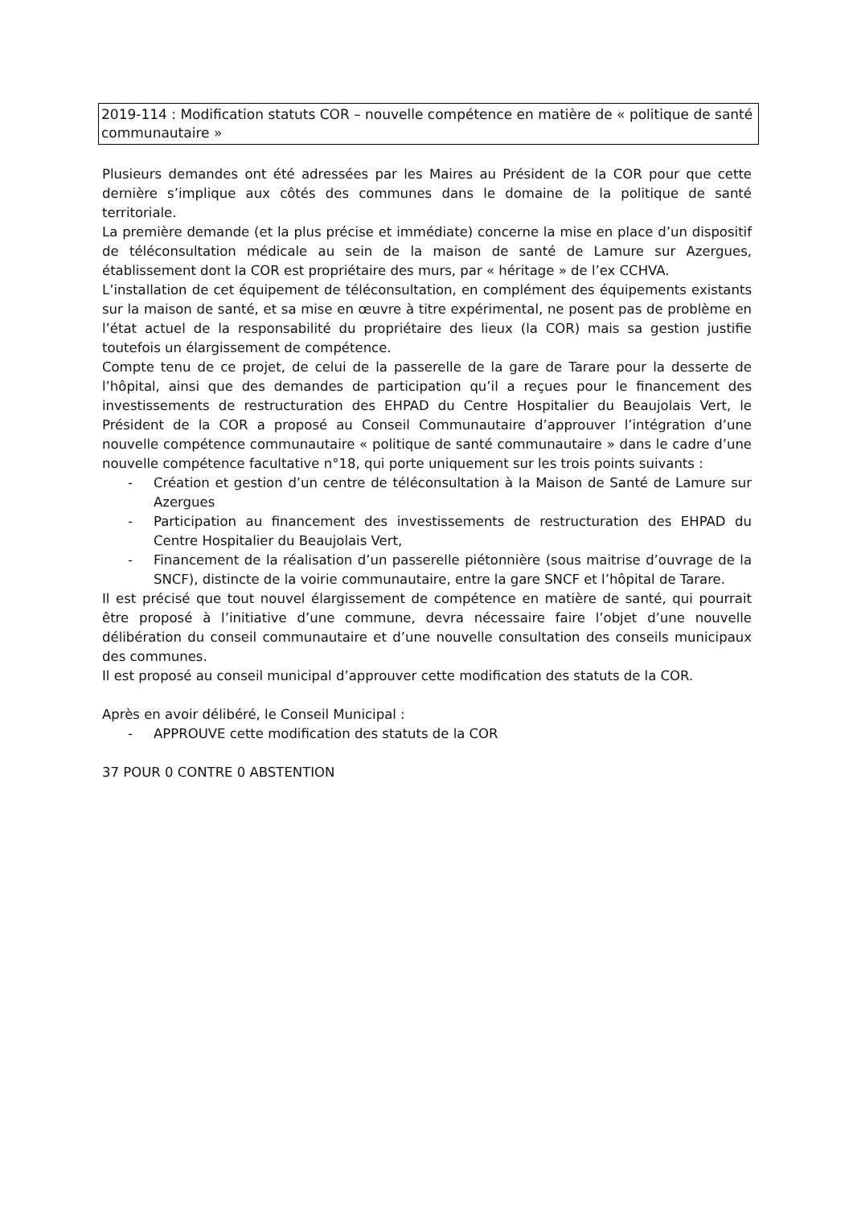2019-114 : Modification statuts COR – nouvelle compétence en matière de « politique de santé communautaire »
Plusieurs demandes ont été adressées par les Maires au Président de la COR pour que cette dernière s’implique aux côtés des communes dans le domaine de la politique de santé territoriale.
La première demande (et la plus précise et immédiate) concerne la mise en place d’un dispositif de téléconsultation médicale au sein de la maison de santé de Lamure sur Azergues, établissement dont la COR est propriétaire des murs, par « héritage » de l’ex CCHVA.
L’installation de cet équipement de téléconsultation, en complément des équipements existants sur la maison de santé, et sa mise en œuvre à titre expérimental, ne posent pas de problème en l’état actuel de la responsabilité du propriétaire des lieux (la COR) mais sa gestion justifie toutefois un élargissement de compétence.
Compte tenu de ce projet, de celui de la passerelle de la gare de Tarare pour la desserte de l’hôpital, ainsi que des demandes de participation qu’il a reçues pour le financement des investissements de restructuration des EHPAD du Centre Hospitalier du Beaujolais Vert, le Président de la COR a proposé au Conseil Communautaire d’approuver l’intégration d’une nouvelle compétence communautaire « politique de santé communautaire » dans le cadre d’une nouvelle compétence facultative n°18, qui porte uniquement sur les trois points suivants :
- Création et gestion d’un centre de téléconsultation à la Maison de Santé de Lamure sur Azergues
- Participation au financement des investissements de restructuration des EHPAD du Centre Hospitalier du Beaujolais Vert,
- Financement de la réalisation d’un passerelle piétonnière (sous maitrise d’ouvrage de la SNCF), distincte de la voirie communautaire, entre la gare SNCF et l’hôpital de Tarare.
Il est précisé que tout nouvel élargissement de compétence en matière de santé, qui pourrait être proposé à l’initiative d’une commune, devra nécessaire faire l’objet d’une nouvelle délibération du conseil communautaire et d’une nouvelle consultation des conseils municipaux des communes.
Il est proposé au conseil municipal d’approuver cette modification des statuts de la COR.
Après en avoir délibéré, le Conseil Municipal :
- APPROUVE cette modification des statuts de la COR
37 POUR 0 CONTRE 0 ABSTENTION